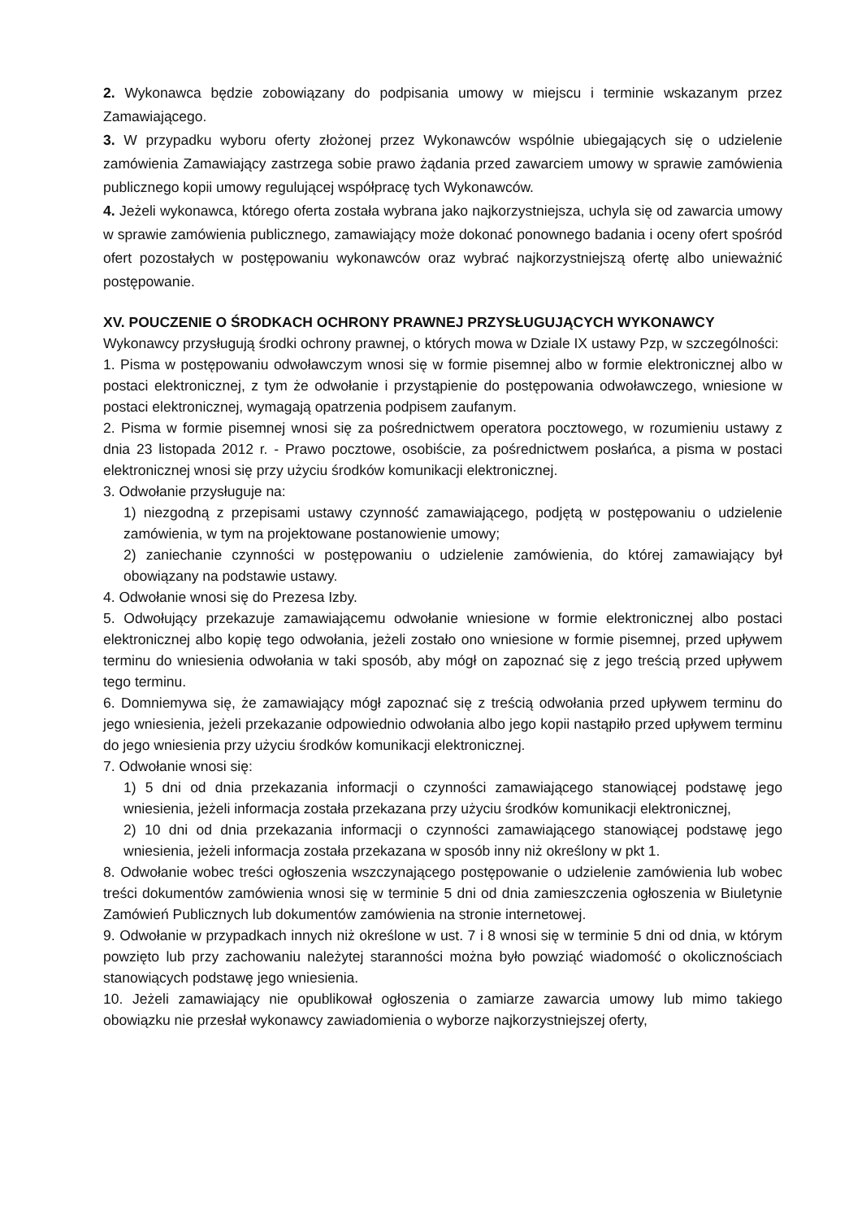2. Wykonawca będzie zobowiązany do podpisania umowy w miejscu i terminie wskazanym przez Zamawiającego.
3. W przypadku wyboru oferty złożonej przez Wykonawców wspólnie ubiegających się o udzielenie zamówienia Zamawiający zastrzega sobie prawo żądania przed zawarciem umowy w sprawie zamówienia publicznego kopii umowy regulującej współpracę tych Wykonawców.
4. Jeżeli wykonawca, którego oferta została wybrana jako najkorzystniejsza, uchyla się od zawarcia umowy w sprawie zamówienia publicznego, zamawiający może dokonać ponownego badania i oceny ofert spośród ofert pozostałych w postępowaniu wykonawców oraz wybrać najkorzystniejszą ofertę albo unieważnić postępowanie.
XV. POUCZENIE O ŚRODKACH OCHRONY PRAWNEJ PRZYSŁUGUJĄCYCH WYKONAWCY
Wykonawcy przysługują środki ochrony prawnej, o których mowa w Dziale IX ustawy Pzp, w szczególności:
1. Pisma w postępowaniu odwoławczym wnosi się w formie pisemnej albo w formie elektronicznej albo w postaci elektronicznej, z tym że odwołanie i przystąpienie do postępowania odwoławczego, wniesione w postaci elektronicznej, wymagają opatrzenia podpisem zaufanym.
2. Pisma w formie pisemnej wnosi się za pośrednictwem operatora pocztowego, w rozumieniu ustawy z dnia 23 listopada 2012 r. - Prawo pocztowe, osobiście, za pośrednictwem posłańca, a pisma w postaci elektronicznej wnosi się przy użyciu środków komunikacji elektronicznej.
3. Odwołanie przysługuje na:
1) niezgodną z przepisami ustawy czynność zamawiającego, podjętą w postępowaniu o udzielenie zamówienia, w tym na projektowane postanowienie umowy;
2) zaniechanie czynności w postępowaniu o udzielenie zamówienia, do której zamawiający był obowiązany na podstawie ustawy.
4. Odwołanie wnosi się do Prezesa Izby.
5. Odwołujący przekazuje zamawiającemu odwołanie wniesione w formie elektronicznej albo postaci elektronicznej albo kopię tego odwołania, jeżeli zostało ono wniesione w formie pisemnej, przed upływem terminu do wniesienia odwołania w taki sposób, aby mógł on zapoznać się z jego treścią przed upływem tego terminu.
6. Domniemywa się, że zamawiający mógł zapoznać się z treścią odwołania przed upływem terminu do jego wniesienia, jeżeli przekazanie odpowiednio odwołania albo jego kopii nastąpiło przed upływem terminu do jego wniesienia przy użyciu środków komunikacji elektronicznej.
7. Odwołanie wnosi się:
1) 5 dni od dnia przekazania informacji o czynności zamawiającego stanowiącej podstawę jego wniesienia, jeżeli informacja została przekazana przy użyciu środków komunikacji elektronicznej,
2) 10 dni od dnia przekazania informacji o czynności zamawiającego stanowiącej podstawę jego wniesienia, jeżeli informacja została przekazana w sposób inny niż określony w pkt 1.
8. Odwołanie wobec treści ogłoszenia wszczynającego postępowanie o udzielenie zamówienia lub wobec treści dokumentów zamówienia wnosi się w terminie 5 dni od dnia zamieszczenia ogłoszenia w Biuletynie Zamówień Publicznych lub dokumentów zamówienia na stronie internetowej.
9. Odwołanie w przypadkach innych niż określone w ust. 7 i 8 wnosi się w terminie 5 dni od dnia, w którym powzięto lub przy zachowaniu należytej staranności można było powziąć wiadomość o okolicznościach stanowiących podstawę jego wniesienia.
10. Jeżeli zamawiający nie opublikował ogłoszenia o zamiarze zawarcia umowy lub mimo takiego obowiązku nie przesłał wykonawcy zawiadomienia o wyborze najkorzystniejszej oferty,